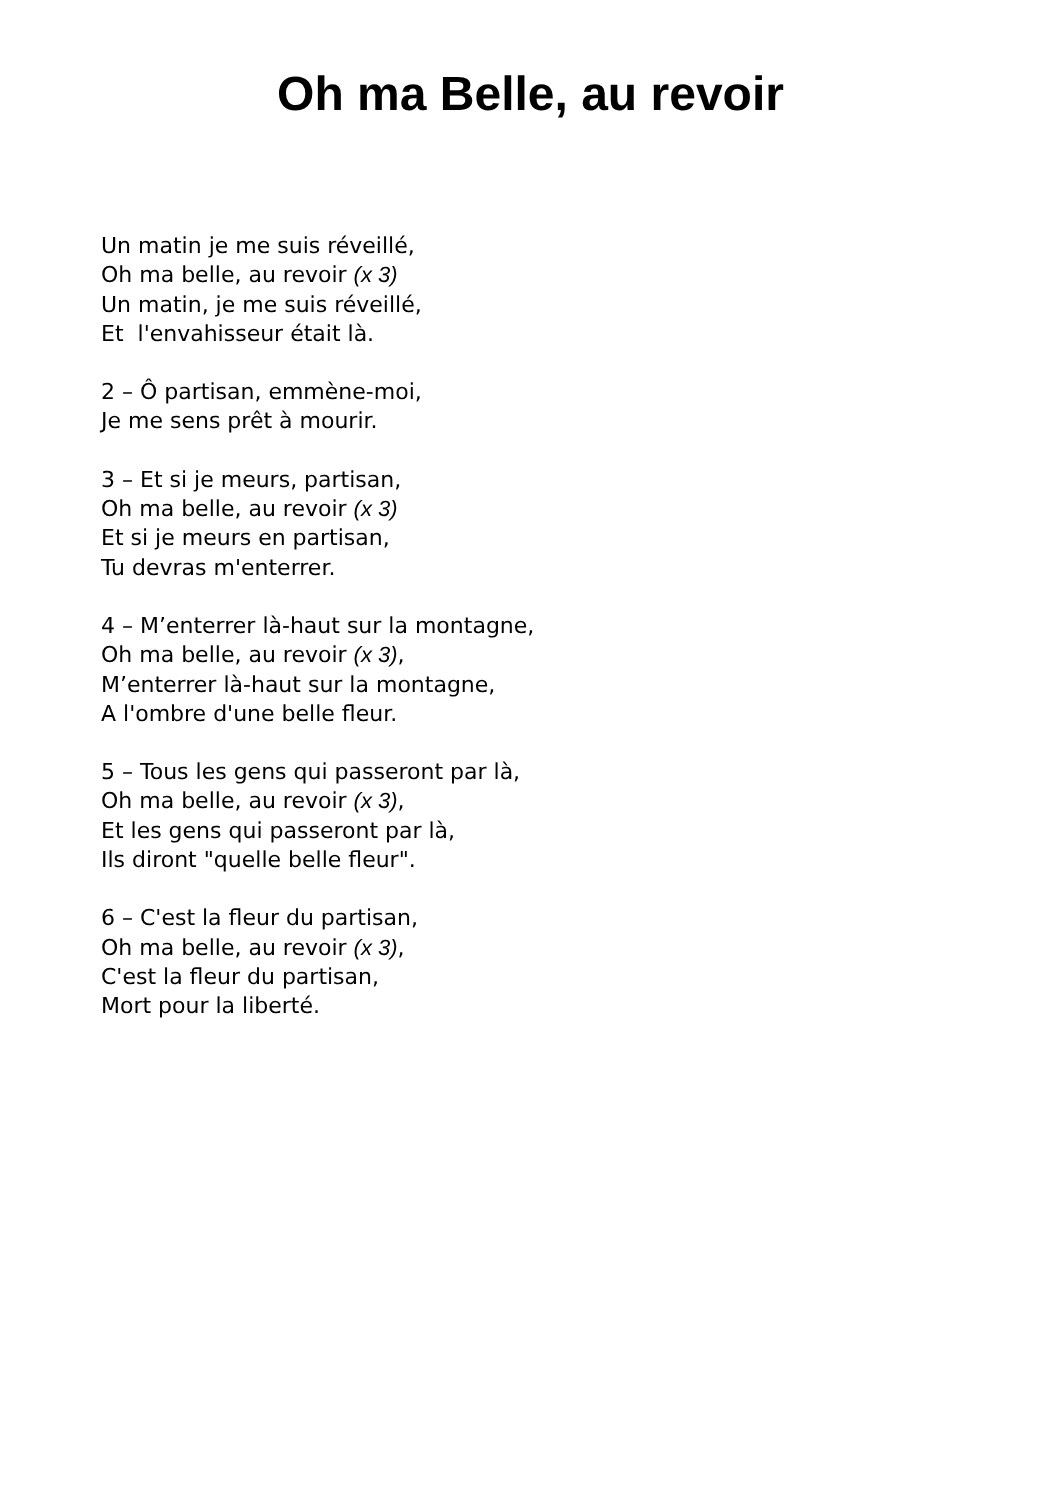Oh ma Belle, au revoir
Un matin je me suis réveillé,
Oh ma belle, au revoir (x 3)
Un matin, je me suis réveillé,
Et l'envahisseur était là.
2 – Ô partisan, emmène-moi,
Je me sens prêt à mourir.
3 – Et si je meurs, partisan,
Oh ma belle, au revoir (x 3)
Et si je meurs en partisan,
Tu devras m'enterrer.
4 – M’enterrer là-haut sur la montagne,
Oh ma belle, au revoir (x 3),
M’enterrer là-haut sur la montagne,
A l'ombre d'une belle fleur.
5 – Tous les gens qui passeront par là,
Oh ma belle, au revoir (x 3),
Et les gens qui passeront par là,
Ils diront "quelle belle fleur".
6 – C'est la fleur du partisan,
Oh ma belle, au revoir (x 3),
C'est la fleur du partisan,
Mort pour la liberté.